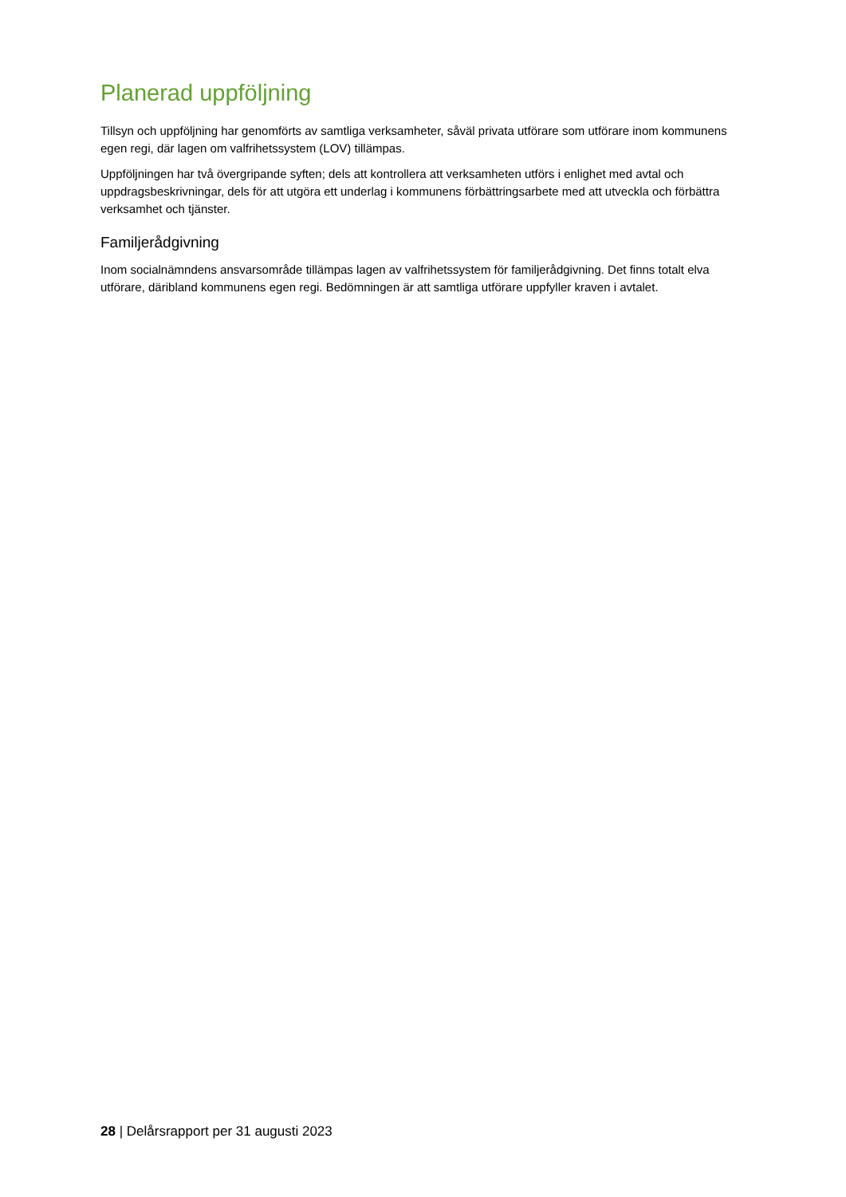Planerad uppföljning
Tillsyn och uppföljning har genomförts av samtliga verksamheter, såväl privata utförare som utförare inom kommunens egen regi, där lagen om valfrihetssystem (LOV) tillämpas.
Uppföljningen har två övergripande syften; dels att kontrollera att verksamheten utförs i enlighet med avtal och uppdragsbeskrivningar, dels för att utgöra ett underlag i kommunens förbättringsarbete med att utveckla och förbättra verksamhet och tjänster.
Familjerådgivning
Inom socialnämndens ansvarsområde tillämpas lagen av valfrihetssystem för familjerådgivning. Det finns totalt elva utförare, däribland kommunens egen regi. Bedömningen är att samtliga utförare uppfyller kraven i avtalet.
28 | Delårsrapport per 31 augusti 2023